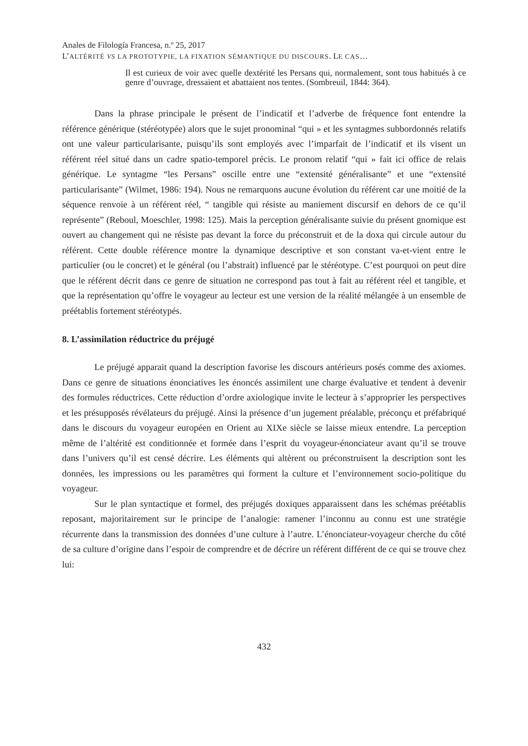Anales de Filología Francesa, n.º 25, 2017
L’ALTÉRITÉ VS LA PROTOTYPIE, LA FIXATION SÉMANTIQUE DU DISCOURS. LE CAS…
Il est curieux de voir avec quelle dextérité les Persans qui, normalement, sont tous habitués à ce genre d’ouvrage, dressaient et abattaient nos tentes. (Sombreuil, 1844: 364).
Dans la phrase principale le présent de l’indicatif et l’adverbe de fréquence font entendre la référence générique (stéréotypée) alors que le sujet pronominal “qui » et les syntagmes subbordonnés relatifs ont une valeur particularisante, puisqu’ils sont employés avec l’imparfait de l’indicatif et ils visent un référent réel situé dans un cadre spatio-temporel précis. Le pronom relatif “qui » fait ici office de relais générique. Le syntagme “les Persans” oscille entre une “extensité généralisante” et une “extensité particularisante” (Wilmet, 1986: 194). Nous ne remarquons aucune évolution du référent car une moitié de la séquence renvoie à un référent réel, “ tangible qui résiste au maniement discursif en dehors de ce qu’il représente” (Reboul, Moeschler, 1998: 125). Mais la perception généralisante suivie du présent gnomique est ouvert au changement qui ne résiste pas devant la force du préconstruit et de la doxa qui circule autour du référent. Cette double référence montre la dynamique descriptive et son constant va-et-vient entre le particulier (ou le concret) et le général (ou l’abstrait) influencé par le stéréotype. C’est pourquoi on peut dire que le référent décrit dans ce genre de situation ne correspond pas tout à fait au référent réel et tangible, et que la représentation qu’offre le voyageur au lecteur est une version de la réalité mélangée à un ensemble de préétablis fortement stéréotypés.
8. L’assimilation réductrice du préjugé
Le préjugé apparait quand la description favorise les discours antérieurs posés comme des axiomes. Dans ce genre de situations énonciatives les énoncés assimilent une charge évaluative et tendent à devenir des formules réductrices. Cette réduction d’ordre axiologique invite le lecteur à s’approprier les perspectives et les présupposés révélateurs du préjugé. Ainsi la présence d’un jugement préalable, préconçu et préfabriqué dans le discours du voyageur européen en Orient au XIXe siècle se laisse mieux entendre. La perception même de l’altérité est conditionnée et formée dans l’esprit du voyageur-énonciateur avant qu’il se trouve dans l’univers qu’il est censé décrire. Les éléments qui altèrent ou préconstruisent la description sont les données, les impressions ou les paramètres qui forment la culture et l’environnement socio-politique du voyageur.
Sur le plan syntactique et formel, des préjugés doxiques apparaissent dans les schémas préétablis reposant, majoritairement sur le principe de l’analogie: ramener l’inconnu au connu est une stratégie récurrente dans la transmission des données d’une culture à l’autre. L’énonciateur-voyageur cherche du côté de sa culture d’origine dans l’espoir de comprendre et de décrire un référent différent de ce qui se trouve chez lui:
432